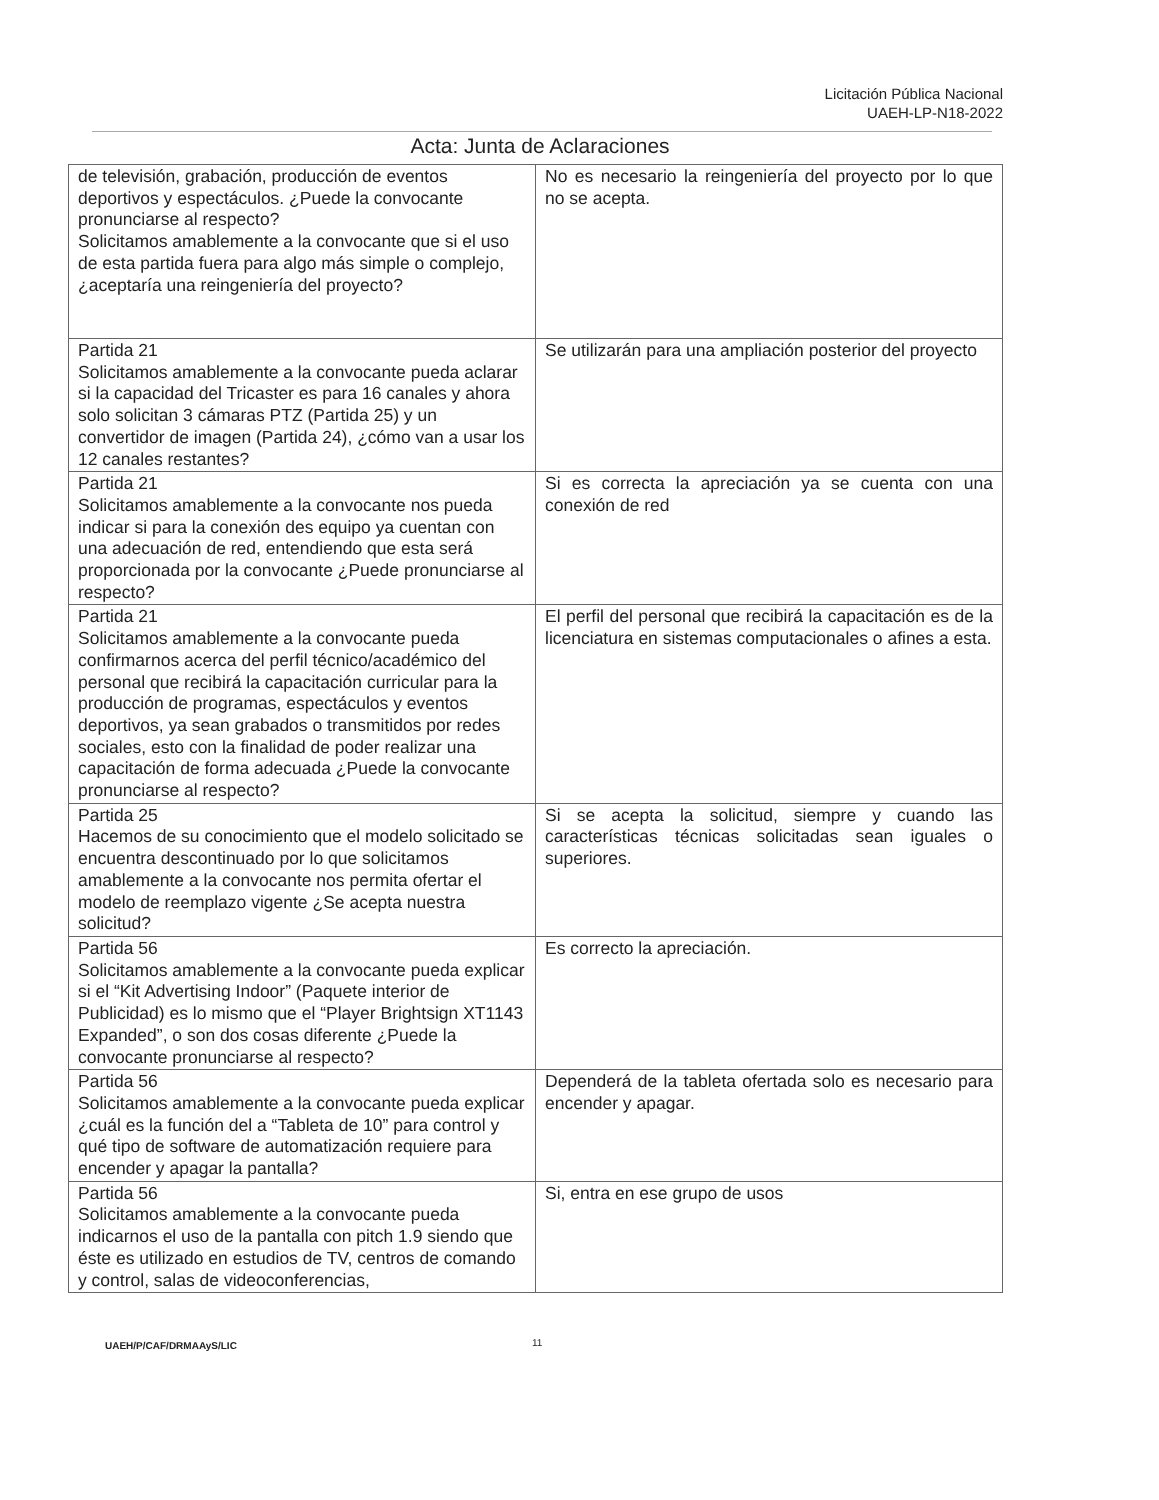Licitación Pública Nacional
UAEH-LP-N18-2022
Acta: Junta de Aclaraciones
| de televisión, grabación, producción de eventos deportivos y espectáculos. ¿Puede la convocante pronunciarse al respecto? Solicitamos amablemente a la convocante que si el uso de esta partida fuera para algo más simple o complejo, ¿aceptaría una reingeniería del proyecto? | No es necesario la reingeniería del proyecto por lo que no se acepta. |
| Partida 21 Solicitamos amablemente a la convocante pueda aclarar si la capacidad del Tricaster es para 16 canales y ahora solo solicitan 3 cámaras PTZ (Partida 25) y un convertidor de imagen (Partida 24), ¿cómo van a usar los 12 canales restantes? | Se utilizarán para una ampliación posterior del proyecto |
| Partida 21 Solicitamos amablemente a la convocante nos pueda indicar si para la conexión des equipo ya cuentan con una adecuación de red, entendiendo que esta será proporcionada por la convocante ¿Puede pronunciarse al respecto? | Si es correcta la apreciación ya se cuenta con una conexión de red |
| Partida 21 Solicitamos amablemente a la convocante pueda confirmarnos acerca del perfil técnico/académico del personal que recibirá la capacitación curricular para la producción de programas, espectáculos y eventos deportivos, ya sean grabados o transmitidos por redes sociales, esto con la finalidad de poder realizar una capacitación de forma adecuada ¿Puede la convocante pronunciarse al respecto? | El perfil del personal que recibirá la capacitación es de la licenciatura en sistemas computacionales o afines a esta. |
| Partida 25 Hacemos de su conocimiento que el modelo solicitado se encuentra descontinuado por lo que solicitamos amablemente a la convocante nos permita ofertar el modelo de reemplazo vigente ¿Se acepta nuestra solicitud? | Si se acepta la solicitud, siempre y cuando las características técnicas solicitadas sean iguales o superiores. |
| Partida 56 Solicitamos amablemente a la convocante pueda explicar si el “Kit Advertising Indoor” (Paquete interior de Publicidad) es lo mismo que el “Player Brightsign XT1143 Expanded”, o son dos cosas diferente ¿Puede la convocante pronunciarse al respecto? | Es correcto la apreciación. |
| Partida 56 Solicitamos amablemente a la convocante pueda explicar ¿cuál es la función del a “Tableta de 10” para control y qué tipo de software de automatización requiere para encender y apagar la pantalla? | Dependerá de la tableta ofertada solo es necesario para encender y apagar. |
| Partida 56 Solicitamos amablemente a la convocante pueda indicarnos el uso de la pantalla con pitch 1.9 siendo que éste es utilizado en estudios de TV, centros de comando y control, salas de videoconferencias, | Si, entra en ese grupo de usos |
UAEH/P/CAF/DRMAAyS/LIC 11